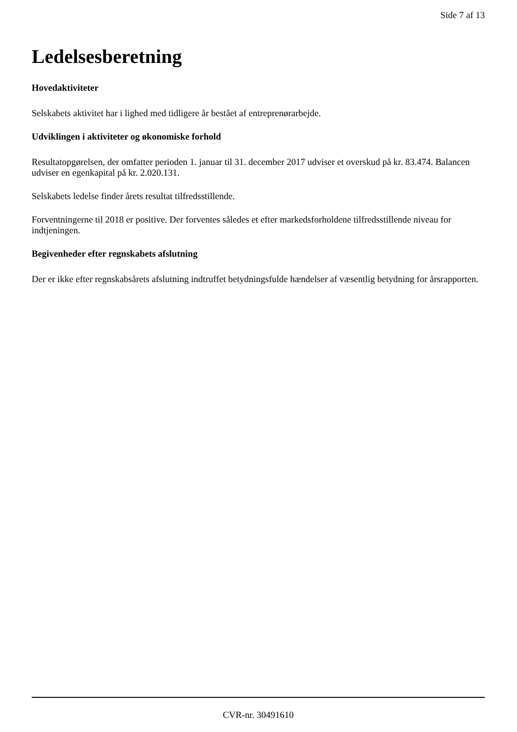Side 7 af 13
Ledelsesberetning
Hovedaktiviteter
Selskabets aktivitet har i lighed med tidligere år bestået af entreprenørarbejde.
Udviklingen i aktiviteter og økonomiske forhold
Resultatopgørelsen, der omfatter perioden 1. januar til 31. december 2017 udviser et overskud på kr. 83.474. Balancen udviser en egenkapital på kr. 2.020.131.
Selskabets ledelse finder årets resultat tilfredsstillende.
Forventningerne til 2018 er positive. Der forventes således et efter markedsforholdene tilfredsstillende niveau for indtjeningen.
Begivenheder efter regnskabets afslutning
Der er ikke efter regnskabsårets afslutning indtruffet betydningsfulde hændelser af væsentlig betydning for årsrapporten.
CVR-nr. 30491610